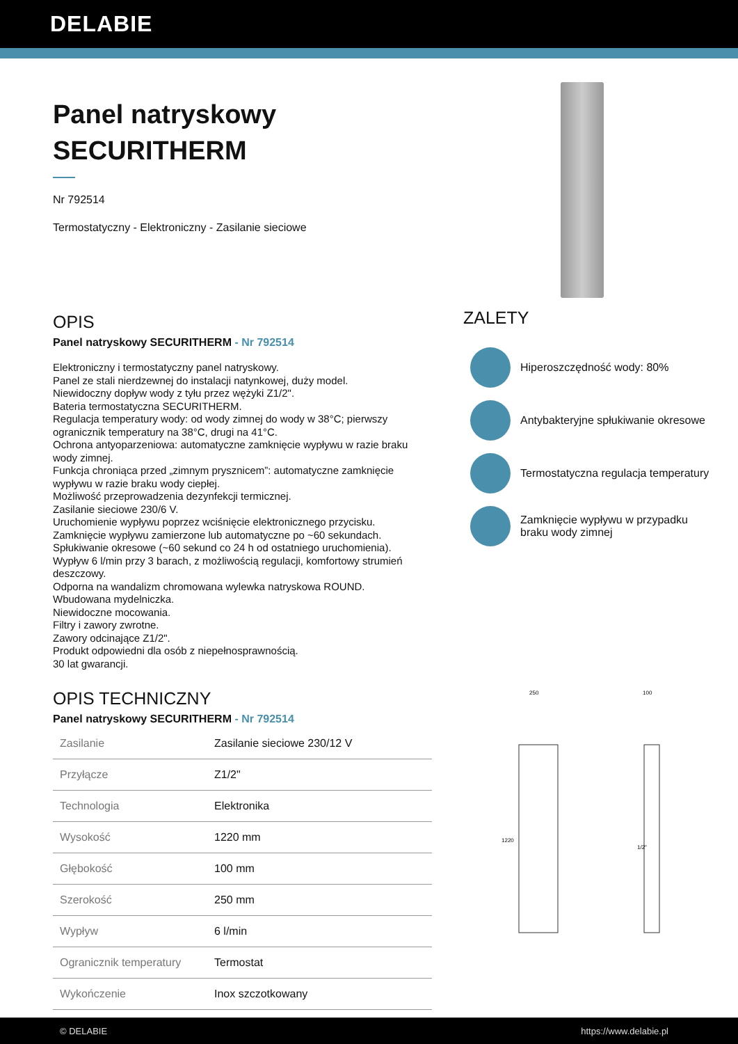DELABIE
Panel natryskowy SECURITHERM
Nr 792514
Termostatyczny - Elektroniczny - Zasilanie sieciowe
OPIS
Panel natryskowy SECURITHERM - Nr 792514
Elektroniczny i termostatyczny panel natryskowy.
Panel ze stali nierdzewnej do instalacji natynkowej, duży model.
Niewidoczny dopływ wody z tyłu przez wężyki Z1/2".
Bateria termostatyczna SECURITHERM.
Regulacja temperatury wody: od wody zimnej do wody w 38°C; pierwszy ogranicznik temperatury na 38°C, drugi na 41°C.
Ochrona antyoparzeniowa: automatyczne zamknięcie wypływu w razie braku wody zimnej.
Funkcja chroniąca przed „zimnym prysznicem”: automatyczne zamknięcie wypływu w razie braku wody ciepłej.
Możliwość przeprowadzenia dezynfekcji termicznej.
Zasilanie sieciowe 230/6 V.
Uruchomienie wypływu poprzez wciśnięcie elektronicznego przycisku.
Zamknięcie wypływu zamierzone lub automatyczne po ~60 sekundach.
Spłukiwanie okresowe (~60 sekund co 24 h od ostatniego uruchomienia).
Wypływ 6 l/min przy 3 barach, z możliwością regulacji, komfortowy strumień deszczowy.
Odporna na wandalizm chromowana wylewka natryskowa ROUND.
Wbudowana mydelniczka.
Niewidoczne mocowania.
Filtry i zawory zwrotne.
Zawory odcinające Z1/2".
Produkt odpowiedni dla osób z niepełnosprawnością.
30 lat gwarancji.
OPIS TECHNICZNY
Panel natryskowy SECURITHERM - Nr 792514
| Zasilanie | Zasilanie sieciowe 230/12 V |
| Przyłącze | Z1/2" |
| Technologia | Elektronika |
| Wysokość | 1220 mm |
| Głębokość | 100 mm |
| Szerokość | 250 mm |
| Wypływ | 6 l/min |
| Ogranicznik temperatury | Termostat |
| Wykończenie | Inox szczotkowany |
ZALETY
Hiperoszczędność wody: 80%
Antybakteryjne spłukiwanie okresowe
Termostatyczna regulacja temperatury
Zamknięcie wypływu w przypadku braku wody zimnej
250
1220
100
1/2"
© DELABIE https://www.delabie.pl